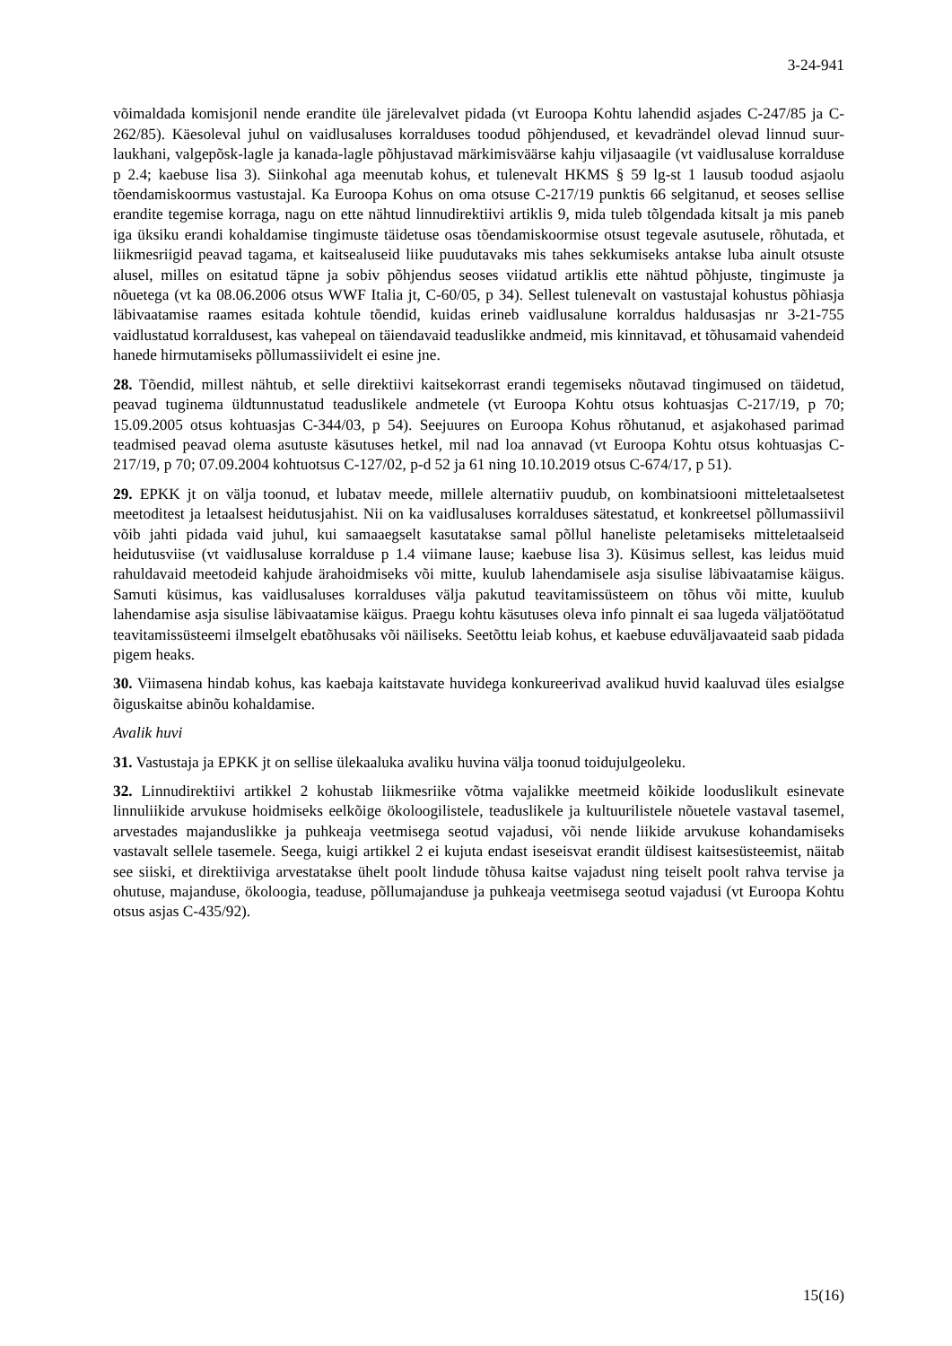3-24-941
võimaldada komisjonil nende erandite üle järelevalvet pidada (vt Euroopa Kohtu lahendid asjades C-247/85 ja C-262/85). Käesoleval juhul on vaidlusaluses korralduses toodud põhjendused, et kevadrändel olevad linnud suur-laukhani, valgepõsk-lagle ja kanada-lagle põhjustavad märkimisväärse kahju viljasaagile (vt vaidlusaluse korralduse p 2.4; kaebuse lisa 3). Siinkohal aga meenutab kohus, et tulenevalt HKMS § 59 lg-st 1 lausub toodud asjaolu tõendamiskoormus vastustajal. Ka Euroopa Kohus on oma otsuse C-217/19 punktis 66 selgitanud, et seoses sellise erandite tegemise korraga, nagu on ette nähtud linnudirektiivi artiklis 9, mida tuleb tõlgendada kitsalt ja mis paneb iga üksiku erandi kohaldamise tingimuste täidetuse osas tõendamiskoormise otsust tegevale asutusele, rõhutada, et liikmesriigid peavad tagama, et kaitsealuseid liike puudutavaks mis tahes sekkumiseks antakse luba ainult otsuste alusel, milles on esitatud täpne ja sobiv põhjendus seoses viidatud artiklis ette nähtud põhjuste, tingimuste ja nõuetega (vt ka 08.06.2006 otsus WWF Italia jt, C-60/05, p 34). Sellest tulenevalt on vastustajal kohustus põhiasja läbivaatamise raames esitada kohtule tõendid, kuidas erineb vaidlusalune korraldus haldusasjas nr 3-21-755 vaidlustatud korraldusest, kas vahepeal on täiendavaid teaduslikke andmeid, mis kinnitavad, et tõhusamaid vahendeid hanede hirmutamiseks põllumassiividelt ei esine jne.
28. Tõendid, millest nähtub, et selle direktiivi kaitsekorrast erandi tegemiseks nõutavad tingimused on täidetud, peavad tuginema üldtunnustatud teaduslikele andmetele (vt Euroopa Kohtu otsus kohtuasjas C-217/19, p 70; 15.09.2005 otsus kohtuasjas C-344/03, p 54). Seejuures on Euroopa Kohus rõhutanud, et asjakohased parimad teadmised peavad olema asutuste käsutuses hetkel, mil nad loa annavad (vt Euroopa Kohtu otsus kohtuasjas C-217/19, p 70; 07.09.2004 kohtuotsus C-127/02, p-d 52 ja 61 ning 10.10.2019 otsus C-674/17, p 51).
29. EPKK jt on välja toonud, et lubatav meede, millele alternatiiv puudub, on kombinatsiooni mitteletaalsetest meetoditest ja letaalsest heidutusjahist. Nii on ka vaidlusaluses korralduses sätestatud, et konkreetsel põllumassiivil võib jahti pidada vaid juhul, kui samaaegselt kasutatakse samal põllul haneliste peletamiseks mitteletaalseid heidutusviise (vt vaidlusaluse korralduse p 1.4 viimane lause; kaebuse lisa 3). Küsimus sellest, kas leidus muid rahuldavaid meetodeid kahjude ärahoidmiseks või mitte, kuulub lahendamisele asja sisulise läbivaatamise käigus. Samuti küsimus, kas vaidlusaluses korralduses välja pakutud teavitamissüsteem on tõhus või mitte, kuulub lahendamise asja sisulise läbivaatamise käigus. Praegu kohtu käsutuses oleva info pinnalt ei saa lugeda väljatöötatud teavitamissüsteemi ilmselgelt ebatõhusaks või näiliseks. Seetõttu leiab kohus, et kaebuse eduväljavaateid saab pidada pigem heaks.
30. Viimasena hindab kohus, kas kaebaja kaitstavate huvidega konkureerivad avalikud huvid kaaluvad üles esialgse õiguskaitse abinõu kohaldamise.
Avalik huvi
31. Vastustaja ja EPKK jt on sellise ülekaaluka avaliku huvina välja toonud toidujulgeoleku.
32. Linnudirektiivi artikkel 2 kohustab liikmesriike võtma vajalikke meetmeid kõikide looduslikult esinevate linnuliikide arvukuse hoidmiseks eelkõige ökoloogilistele, teaduslikele ja kultuurilistele nõuetele vastaval tasemel, arvestades majanduslikke ja puhkeaja veetmisega seotud vajadusi, või nende liikide arvukuse kohandamiseks vastavalt sellele tasemele. Seega, kuigi artikkel 2 ei kujuta endast iseseisvat erandit üldisest kaitsesüsteemist, näitab see siiski, et direktiiviga arvestatakse ühelt poolt lindude tõhusa kaitse vajadust ning teiselt poolt rahva tervise ja ohutuse, majanduse, ökoloogia, teaduse, põllumajanduse ja puhkeaja veetmisega seotud vajadusi (vt Euroopa Kohtu otsus asjas C-435/92).
15(16)